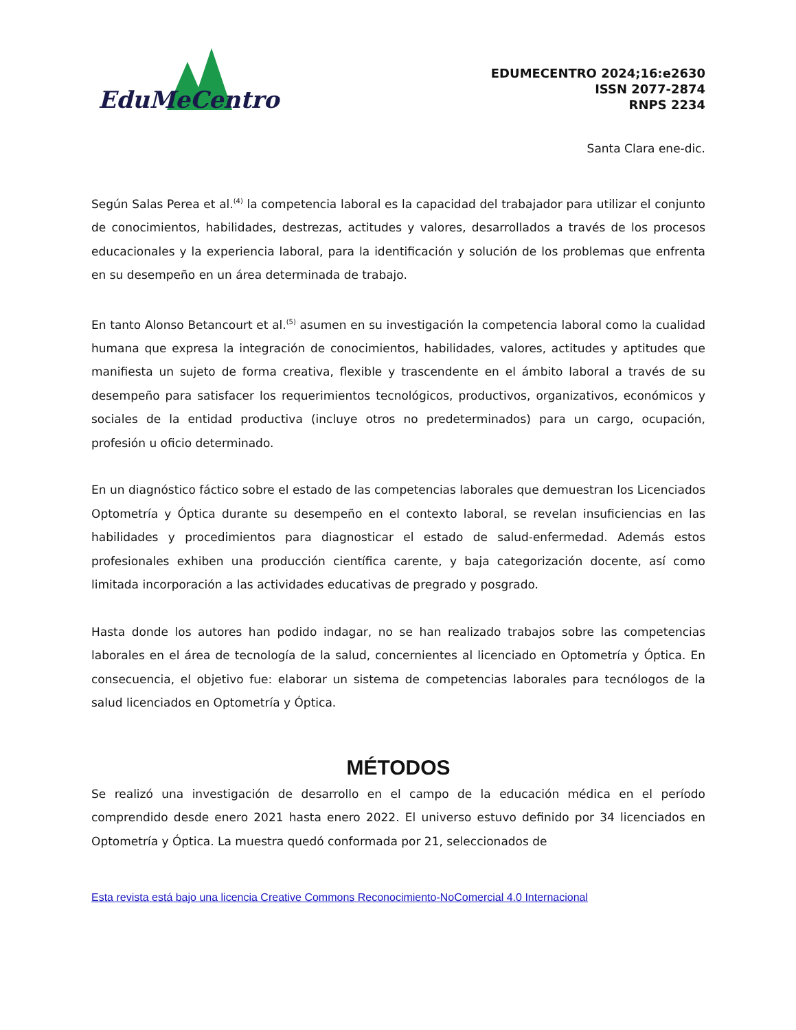EduMeCentro
EDUMECENTRO 2024;16:e2630
ISSN 2077-2874
RNPS 2234
Santa Clara ene-dic.
Según Salas Perea et al.<sup>(4)</sup> la competencia laboral es la capacidad del trabajador para utilizar el conjunto de conocimientos, habilidades, destrezas, actitudes y valores, desarrollados a través de los procesos educacionales y la experiencia laboral, para la identificación y solución de los problemas que enfrenta en su desempeño en un área determinada de trabajo.
En tanto Alonso Betancourt et al.<sup>(5)</sup> asumen en su investigación la competencia laboral como la cualidad humana que expresa la integración de conocimientos, habilidades, valores, actitudes y aptitudes que manifiesta un sujeto de forma creativa, flexible y trascendente en el ámbito laboral a través de su desempeño para satisfacer los requerimientos tecnológicos, productivos, organizativos, económicos y sociales de la entidad productiva (incluye otros no predeterminados) para un cargo, ocupación, profesión u oficio determinado.
En un diagnóstico fáctico sobre el estado de las competencias laborales que demuestran los Licenciados Optometría y Óptica durante su desempeño en el contexto laboral, se revelan insuficiencias en las habilidades y procedimientos para diagnosticar el estado de salud-enfermedad. Además estos profesionales exhiben una producción científica carente, y baja categorización docente, así como limitada incorporación a las actividades educativas de pregrado y posgrado.
Hasta donde los autores han podido indagar, no se han realizado trabajos sobre las competencias laborales en el área de tecnología de la salud, concernientes al licenciado en Optometría y Óptica. En consecuencia, el objetivo fue: elaborar un sistema de competencias laborales para tecnólogos de la salud licenciados en Optometría y Óptica.
MÉTODOS
Se realizó una investigación de desarrollo en el campo de la educación médica en el período comprendido desde enero 2021 hasta enero 2022. El universo estuvo definido por 34 licenciados en Optometría y Óptica. La muestra quedó conformada por 21, seleccionados de
Esta revista está bajo una licencia Creative Commons Reconocimiento-NoComercial 4.0 Internacional